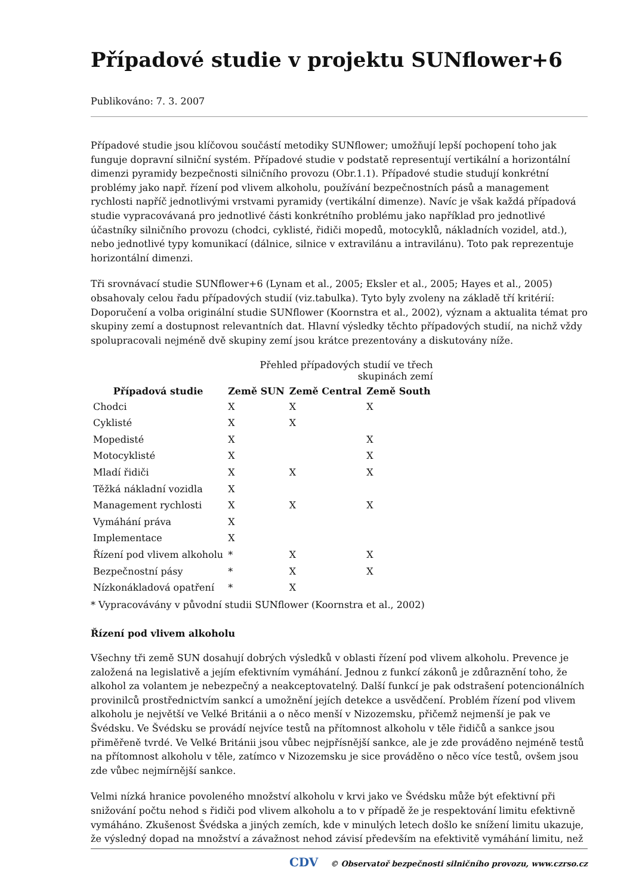Případové studie v projektu SUNflower+6
Publikováno: 7. 3. 2007
Případové studie jsou klíčovou součástí metodiky SUNflower; umožňují lepší pochopení toho jak funguje dopravní silniční systém. Případové studie v podstatě representují vertikální a horizontální dimenzi pyramidy bezpečnosti silničního provozu (Obr.1.1). Případové studie studují konkrétní problémy jako např. řízení pod vlivem alkoholu, používání bezpečnostních pásů a management rychlosti napříč jednotlivými vrstvami pyramidy (vertikální dimenze). Navíc je však každá případová studie vypracovávaná pro jednotlivé části konkrétního problému jako například pro jednotlivé účastníky silničního provozu (chodci, cyklisté, řidiči mopedů, motocyklů, nákladních vozidel, atd.), nebo jednotlivé typy komunikací (dálnice, silnice v extravilánu a intravilánu). Toto pak reprezentuje horizontální dimenzi.
Tři srovnávací studie SUNflower+6 (Lynam et al., 2005; Eksler et al., 2005; Hayes et al., 2005) obsahovaly celou řadu případových studií (viz.tabulka). Tyto byly zvoleny na základě tří kritérií: Doporučení a volba originální studie SUNflower (Koornstra et al., 2002), význam a aktualita témat pro skupiny zemí a dostupnost relevantních dat. Hlavní výsledky těchto případových studií, na nichž vždy spolupracovali nejméně dvě skupiny zemí jsou krátce prezentovány a diskutovány níže.
Přehled případových studií ve třech skupinách zemí
| Případová studie | Země SUN | Země Central | Země South |
| --- | --- | --- | --- |
| Chodci | X | X | X |
| Cyklisté | X | X | |
| Mopedisté | X | | X |
| Motocyklisté | X | | X |
| Mladí řidiči | X | X | X |
| Těžká nákladní vozidla | X | | |
| Management rychlosti | X | X | X |
| Vymáhání práva | X | | |
| Implementace | X | | |
| Řízení pod vlivem alkoholu | * | X | X |
| Bezpečnostní pásy | * | X | X |
| Nízkonákladová opatření | * | X | |
* Vypracovávány v původní studii SUNflower (Koornstra et al., 2002)
Řízení pod vlivem alkoholu
Všechny tři země SUN dosahují dobrých výsledků v oblasti řízení pod vlivem alkoholu. Prevence je založená na legislativě a jejím efektivním vymáhání. Jednou z funkcí zákonů je zdůraznění toho, že alkohol za volantem je nebezpečný a neakceptovatelný. Další funkcí je pak odstrašení potencionálních provinilců prostřednictvím sankcí a umožnění jejích detekce a usvědčení. Problém řízení pod vlivem alkoholu je největší ve Velké Británii a o něco menší v Nizozemsku, přičemž nejmenší je pak ve Švédsku. Ve Švédsku se provádí nejvíce testů na přítomnost alkoholu v těle řidičů a sankce jsou přiměřeně tvrdé. Ve Velké Británii jsou vůbec nejpřísnější sankce, ale je zde prováděno nejméně testů na přítomnost alkoholu v těle, zatímco v Nizozemsku je sice prováděno o něco více testů, ovšem jsou zde vůbec nejmírnější sankce.
Velmi nízká hranice povoleného množství alkoholu v krvi jako ve Švédsku může být efektivní při snižování počtu nehod s řidiči pod vlivem alkoholu a to v případě že je respektování limitu efektivně vymáháno. Zkušenost Švédska a jiných zemích, kde v minulých letech došlo ke snížení limitu ukazuje, že výsledný dopad na množství a závažnost nehod závisí především na efektivitě vymáhání limitu, než
CDV © Observatoř bezpečnosti silničního provozu, www.czrso.cz